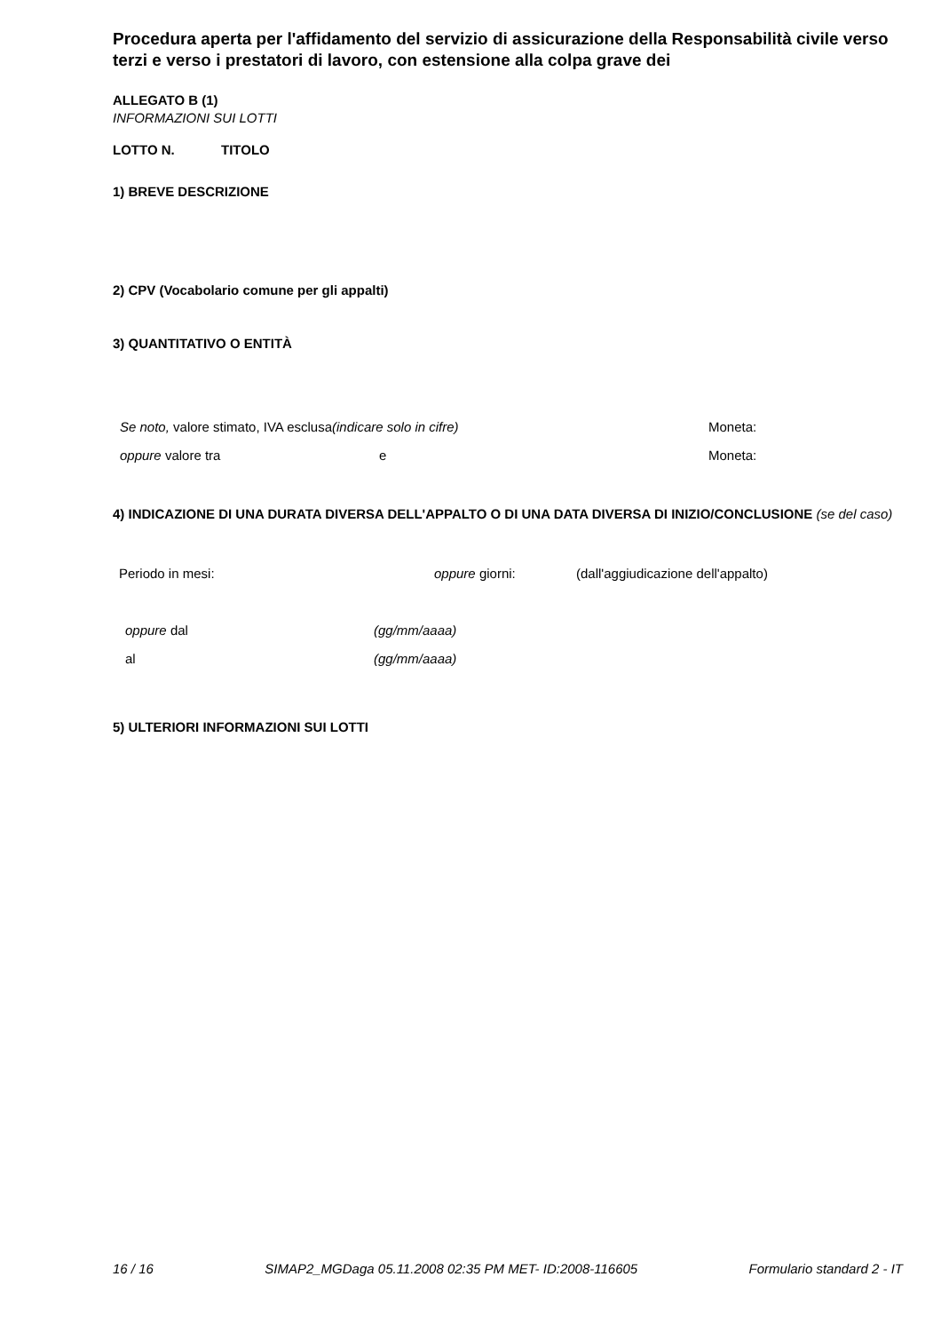Procedura aperta per l'affidamento del servizio di assicurazione della Responsabilità civile verso terzi e verso i prestatori di lavoro, con estensione alla colpa grave dei
ALLEGATO B (1)
INFORMAZIONI SUI LOTTI
LOTTO N. TITOLO
1) BREVE DESCRIZIONE
2) CPV (Vocabolario comune per gli appalti)
3) QUANTITATIVO O ENTITÀ
Se noto, valore stimato, IVA esclusa(indicare solo in cifre) Moneta:
oppure valore tra e Moneta:
4) INDICAZIONE DI UNA DURATA DIVERSA DELL'APPALTO O DI UNA DATA DIVERSA DI INIZIO/CONCLUSIONE (se del caso)
Periodo in mesi: oppure giorni: (dall'aggiudicazione dell'appalto)
oppure dal (gg/mm/aaaa)
al (gg/mm/aaaa)
5) ULTERIORI INFORMAZIONI SUI LOTTI
16 / 16 SIMAP2_MGDaga 05.11.2008 02:35 PM MET- ID:2008-116605 Formulario standard 2 - IT